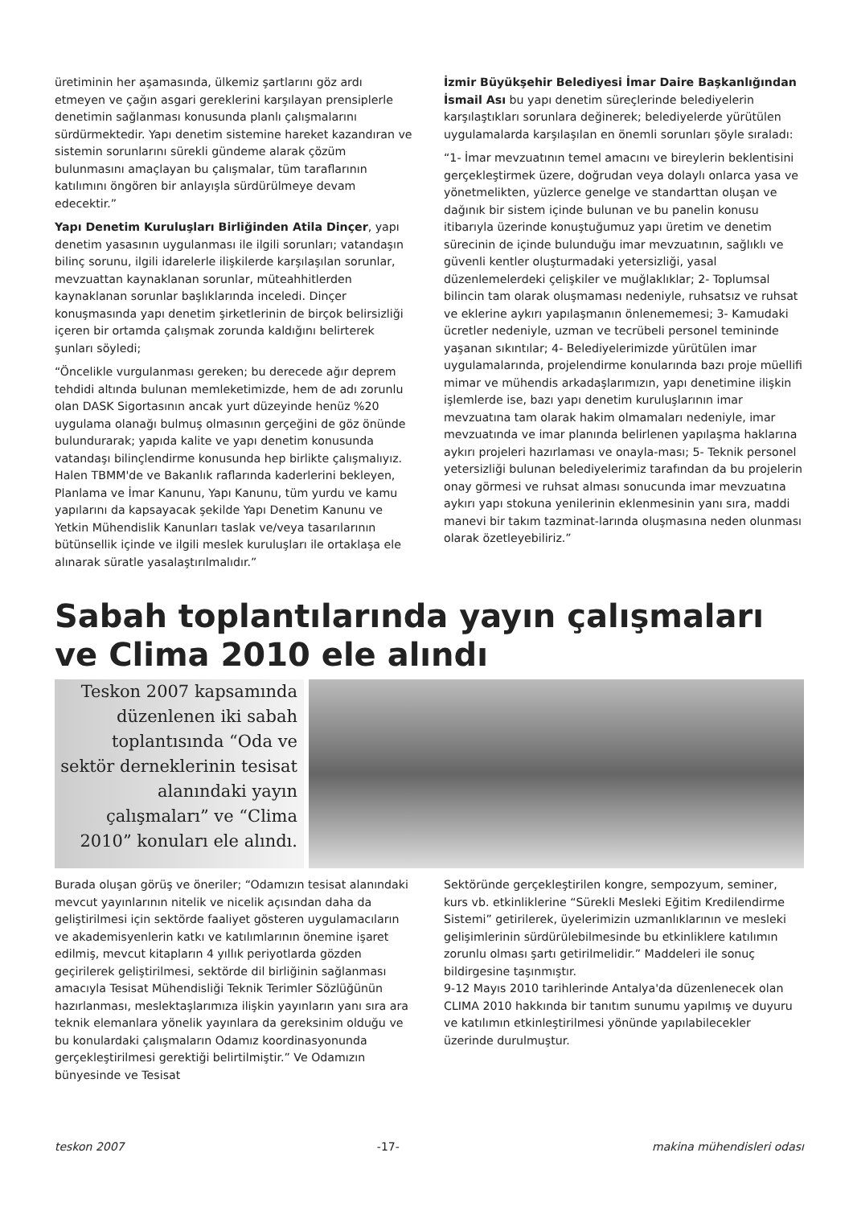üretiminin her aşamasında, ülkemiz şartlarını göz ardı etmeyen ve çağın asgari gereklerini karşılayan prensiplerle denetimin sağlanması konusunda planlı çalışmalarını sürdürmektedir. Yapı denetim sistemine hareket kazandıran ve sistemin sorunlarını sürekli gündeme alarak çözüm bulunmasını amaçlayan bu çalışmalar, tüm taraflarının katılımını öngören bir anlayışla sürdürülmeye devam edecektir.”
Yapı Denetim Kuruluşları Birliğinden Atila Dinçer, yapı denetim yasasının uygulanması ile ilgili sorunları; vatandaşın bilinç sorunu, ilgili idarelerle ilişkilerde karşılaşılan sorunlar, mevzuattan kaynaklanan sorunlar, müteahhitlerden kaynaklanan sorunlar başlıklarında inceledi. Dinçer konuşmasında yapı denetim şirketlerinin de birçok belirsizliği içeren bir ortamda çalışmak zorunda kaldığını belirterek şunları söyledi;
“Öncelikle vurgulanması gereken; bu derecede ağır deprem tehdidi altında bulunan memleketimizde, hem de adı zorunlu olan DASK Sigortasının ancak yurt düzeyinde henüz %20 uygulama olanağı bulmuş olmasının gerçeğini de göz önünde bulundurarak; yapıda kalite ve yapı denetim konusunda vatandaşı bilinçlendirme konusunda hep birlikte çalışmalıyız. Halen TBMM'de ve Bakanlık raflarında kaderlerini bekleyen, Planlama ve İmar Kanunu, Yapı Kanunu, tüm yurdu ve kamu yapılarını da kapsayacak şekilde Yapı Denetim Kanunu ve Yetkin Mühendislik Kanunları taslak ve/veya tasarılarının bütünsellik içinde ve ilgili meslek kuruluşları ile ortaklaşa ele alınarak süratle yasalaştırılmalıdır.”
İzmir Büyükşehir Belediyesi İmar Daire Başkanlığından İsmail Ası bu yapı denetim süreçlerinde belediyelerin karşılaştıkları sorunlara değinerek; belediyelerde yürütülen uygulamalarda karşılaşılan en önemli sorunları şöyle sıraladı:
“1- İmar mevzuatının temel amacını ve bireylerin beklentisini gerçekleştirmek üzere, doğrudan veya dolaylı onlarca yasa ve yönetmelikten, yüzlerce genelge ve standarttan oluşan ve dağınık bir sistem içinde bulunan ve bu panelin konusu itibarıyla üzerinde konuştuğumuz yapı üretim ve denetim sürecinin de içinde bulunduğu imar mevzuatının, sağlıklı ve güvenli kentler oluşturmadaki yetersizliği, yasal düzenlemelerdeki çelişkiler ve muğlaklıklar; 2- Toplumsal bilincin tam olarak oluşmaması nedeniyle, ruhsatsız ve ruhsat ve eklerine aykırı yapılaşmanın önlenememesi; 3- Kamudaki ücretler nedeniyle, uzman ve tecrübeli personel temininde yaşanan sıkıntılar; 4- Belediyelerimizde yürütülen imar uygulamalarında, projelendirme konularında bazı proje müellifi mimar ve mühendis arkadaşlarımızın, yapı denetimine ilişkin işlemlerde ise, bazı yapı denetim kuruluşlarının imar mevzuatına tam olarak hakim olmamaları nedeniyle, imar mevzuatında ve imar planında belirlenen yapılaşma haklarına aykırı projeleri hazırlaması ve onayla-ması; 5- Teknik personel yetersizliği bulunan belediyelerimiz tarafından da bu projelerin onay görmesi ve ruhsat alması sonucunda imar mevzuatına aykırı yapı stokuna yenilerinin eklenmesinin yanı sıra, maddi manevi bir takım tazminat-larında oluşmasına neden olunması olarak özetleyebiliriz.”
Sabah toplantılarında yayın çalışmaları
ve Clima 2010 ele alındı
Teskon 2007 kapsamında düzenlenen iki sabah toplantısında “Oda ve sektör derneklerinin tesisat alanındaki yayın çalışmaları” ve “Clima 2010” konuları ele alındı.
Burada oluşan görüş ve öneriler; “Odamızın tesisat alanındaki mevcut yayınlarının nitelik ve nicelik açısından daha da geliştirilmesi için sektörde faaliyet gösteren uygulamacıların ve akademisyenlerin katkı ve katılımlarının önemine işaret edilmiş, mevcut kitapların 4 yıllık periyotlarda gözden geçirilerek geliştirilmesi, sektörde dil birliğinin sağlanması amacıyla Tesisat Mühendisliği Teknik Terimler Sözlüğünün hazırlanması, meslektaşlarımıza ilişkin yayınların yanı sıra ara teknik elemanlara yönelik yayınlara da gereksinim olduğu ve bu konulardaki çalışmaların Odamız koordinasyonunda gerçekleştirilmesi gerektiği belirtilmiştir.” Ve Odamızın bünyesinde ve Tesisat
Sektöründe gerçekleştirilen kongre, sempozyum, seminer, kurs vb. etkinliklerine “Sürekli Mesleki Eğitim Kredilendirme Sistemi” getirilerek, üyelerimizin uzmanlıklarının ve mesleki gelişimlerinin sürdürülebilmesinde bu etkinliklere katılımın zorunlu olması şartı getirilmelidir.” Maddeleri ile sonuç bildirgesine taşınmıştır.
9-12 Mayıs 2010 tarihlerinde Antalya'da düzenlenecek olan CLIMA 2010 hakkında bir tanıtım sunumu yapılmış ve duyuru ve katılımın etkinleştirilmesi yönünde yapılabilecekler üzerinde durulmuştur.
teskon 2007 -17- makina mühendisleri odası